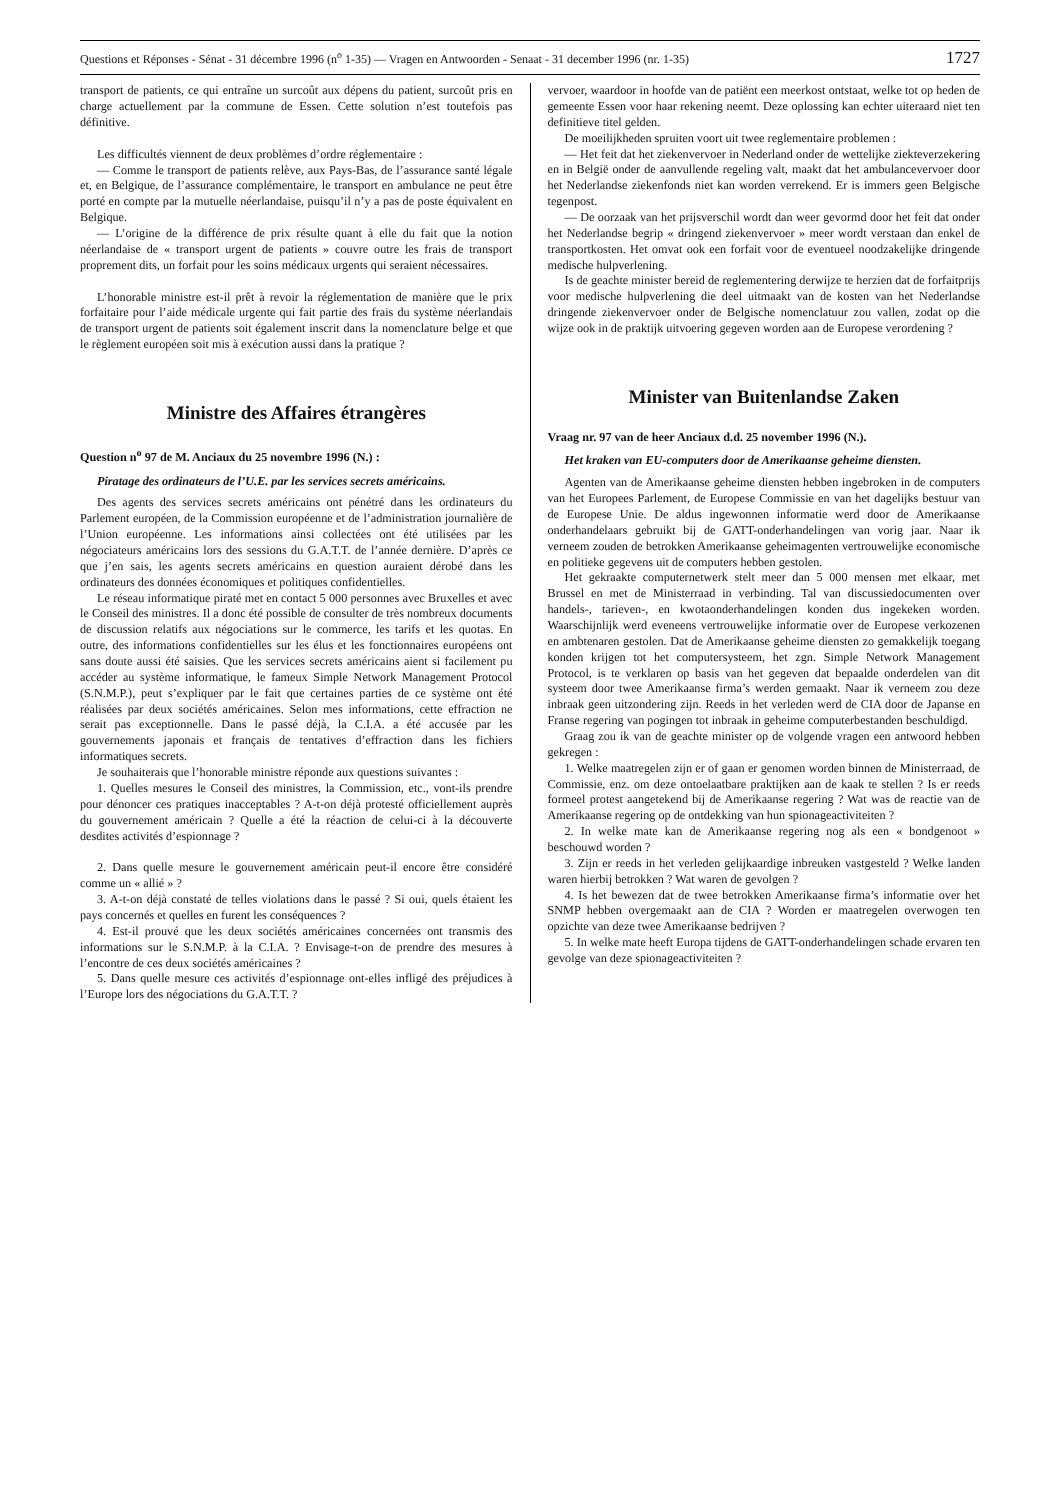Questions et Réponses - Sénat - 31 décembre 1996 (n<sup>o</sup> 1-35) — Vragen en Antwoorden - Senaat - 31 december 1996 (nr. 1-35) 1727
transport de patients, ce qui entraîne un surcoût aux dépens du patient, surcoût pris en charge actuellement par la commune de Essen. Cette solution n’est toutefois pas définitive.
Les difficultés viennent de deux problèmes d’ordre réglementaire :
— Comme le transport de patients relève, aux Pays-Bas, de l’assurance santé légale et, en Belgique, de l’assurance complémentaire, le transport en ambulance ne peut être porté en compte par la mutuelle néerlandaise, puisqu’il n’y a pas de poste équivalent en Belgique.
— L’origine de la différence de prix résulte quant à elle du fait que la notion néerlandaise de « transport urgent de patients » couvre outre les frais de transport proprement dits, un forfait pour les soins médicaux urgents qui seraient nécessaires.
L’honorable ministre est-il prêt à revoir la réglementation de manière que le prix forfaitaire pour l’aide médicale urgente qui fait partie des frais du système néerlandais de transport urgent de patients soit également inscrit dans la nomenclature belge et que le règlement européen soit mis à exécution aussi dans la pratique ?
Ministre des Affaires étrangères
Question n<sup>o</sup> 97 de M. Anciaux du 25 novembre 1996 (N.) :
Piratage des ordinateurs de l’U.E. par les services secrets américains.
Des agents des services secrets américains ont pénétré dans les ordinateurs du Parlement européen, de la Commission européenne et de l’administration journalière de l’Union européenne. Les informations ainsi collectées ont été utilisées par les négociateurs américains lors des sessions du G.A.T.T. de l’année dernière. D’après ce que j’en sais, les agents secrets américains en question auraient dérobé dans les ordinateurs des données économiques et politiques confidentielles.
Le réseau informatique piraté met en contact 5 000 personnes avec Bruxelles et avec le Conseil des ministres. Il a donc été possible de consulter de très nombreux documents de discussion relatifs aux négociations sur le commerce, les tarifs et les quotas. En outre, des informations confidentielles sur les élus et les fonctionnaires européens ont sans doute aussi été saisies. Que les services secrets américains aient si facilement pu accéder au système informatique, le fameux Simple Network Management Protocol (S.N.M.P.), peut s’expliquer par le fait que certaines parties de ce système ont été réalisées par deux sociétés américaines. Selon mes informations, cette effraction ne serait pas exceptionnelle. Dans le passé déjà, la C.I.A. a été accusée par les gouvernements japonais et français de tentatives d’effraction dans les fichiers informatiques secrets.
Je souhaiterais que l’honorable ministre réponde aux questions suivantes :
1. Quelles mesures le Conseil des ministres, la Commission, etc., vont-ils prendre pour dénoncer ces pratiques inacceptables ? A-t-on déjà protesté officiellement auprès du gouvernement américain ? Quelle a été la réaction de celui-ci à la découverte desdites activités d’espionnage ?
2. Dans quelle mesure le gouvernement américain peut-il encore être considéré comme un « allié » ?
3. A-t-on déjà constaté de telles violations dans le passé ? Si oui, quels étaient les pays concernés et quelles en furent les conséquences ?
4. Est-il prouvé que les deux sociétés américaines concernées ont transmis des informations sur le S.N.M.P. à la C.I.A. ? Envisage-t-on de prendre des mesures à l’encontre de ces deux sociétés américaines ?
5. Dans quelle mesure ces activités d’espionnage ont-elles infligé des préjudices à l’Europe lors des négociations du G.A.T.T. ?
vervoer, waardoor in hoofde van de patiënt een meerkost ontstaat, welke tot op heden de gemeente Essen voor haar rekening neemt. Deze oplossing kan echter uiteraard niet ten definitieve titel gelden.
De moeilijkheden spruiten voort uit twee reglementaire problemen :
— Het feit dat het ziekenvervoer in Nederland onder de wettelijke ziekteverzekering en in België onder de aanvullende regeling valt, maakt dat het ambulancevervoer door het Nederlandse ziekenfonds niet kan worden verrekend. Er is immers geen Belgische tegenpost.
— De oorzaak van het prijsverschil wordt dan weer gevormd door het feit dat onder het Nederlandse begrip « dringend ziekenvervoer » meer wordt verstaan dan enkel de transportkosten. Het omvat ook een forfait voor de eventueel noodzakelijke dringende medische hulpverlening.
Is de geachte minister bereid de reglementering derwijze te herzien dat de forfaitprijs voor medische hulpverlening die deel uitmaakt van de kosten van het Nederlandse dringende ziekenvervoer onder de Belgische nomenclatuur zou vallen, zodat op die wijze ook in de praktijk uitvoering gegeven worden aan de Europese verordening ?
Minister van Buitenlandse Zaken
Vraag nr. 97 van de heer Anciaux d.d. 25 november 1996 (N.).
Het kraken van EU-computers door de Amerikaanse geheime diensten.
Agenten van de Amerikaanse geheime diensten hebben ingebroken in de computers van het Europees Parlement, de Europese Commissie en van het dagelijks bestuur van de Europese Unie. De aldus ingewonnen informatie werd door de Amerikaanse onderhandelaars gebruikt bij de GATT-onderhandelingen van vorig jaar. Naar ik verneem zouden de betrokken Amerikaanse geheimagenten vertrouwelijke economische en politieke gegevens uit de computers hebben gestolen.
Het gekraakte computernetwerk stelt meer dan 5 000 mensen met elkaar, met Brussel en met de Ministerraad in verbinding. Tal van discussiedocumenten over handels-, tarieven-, en kwotaonderhandelingen konden dus ingekeken worden. Waarschijnlijk werd eveneens vertrouwelijke informatie over de Europese verkozenen en ambtenaren gestolen. Dat de Amerikaanse geheime diensten zo gemakkelijk toegang konden krijgen tot het computersysteem, het zgn. Simple Network Management Protocol, is te verklaren op basis van het gegeven dat bepaalde onderdelen van dit systeem door twee Amerikaanse firma’s werden gemaakt. Naar ik verneem zou deze inbraak geen uitzondering zijn. Reeds in het verleden werd de CIA door de Japanse en Franse regering van pogingen tot inbraak in geheime computerbestanden beschuldigd.
Graag zou ik van de geachte minister op de volgende vragen een antwoord hebben gekregen :
1. Welke maatregelen zijn er of gaan er genomen worden binnen de Ministerraad, de Commissie, enz. om deze ontoelaatbare praktijken aan de kaak te stellen ? Is er reeds formeel protest aangetekend bij de Amerikaanse regering ? Wat was de reactie van de Amerikaanse regering op de ontdekking van hun spionageactiviteiten ?
2. In welke mate kan de Amerikaanse regering nog als een « bondgenoot » beschouwd worden ?
3. Zijn er reeds in het verleden gelijkaardige inbreuken vastgesteld ? Welke landen waren hierbij betrokken ? Wat waren de gevolgen ?
4. Is het bewezen dat de twee betrokken Amerikaanse firma’s informatie over het SNMP hebben overgemaakt aan de CIA ? Worden er maatregelen overwogen ten opzichte van deze twee Amerikaanse bedrijven ?
5. In welke mate heeft Europa tijdens de GATT-onderhandelingen schade ervaren ten gevolge van deze spionageactiviteiten ?